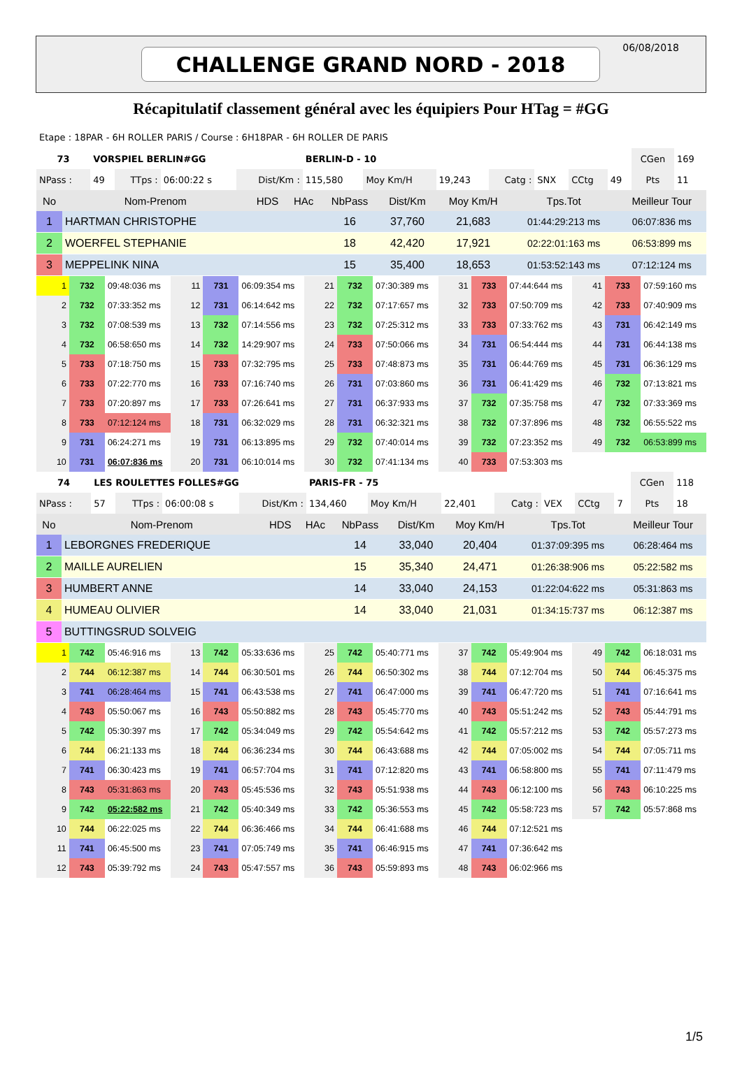CHALLENGE GRAND NORD - 2018
06/08/2018
Récapitulatif classement général avec les équipiers Pour HTag = #GG
Etape : 18PAR - 6H ROLLER PARIS / Course : 6H18PAR - 6H ROLLER DE PARIS
| 73 | VORSPIEL BERLIN#GG | | | | BERLIN-D - 10 | | | | | | | CGen | 169 |
| NPass : | 49 | TTps : | 06:00:22 s | Dist/Km : | 115,580 | Moy Km/H | 19,243 | Catg : | SNX | CCtg | 49 | Pts | 11 |
| No | Nom-Prenom | HDS | HAc | NbPass | Dist/Km | Moy Km/H | Tps.Tot | Meilleur Tour |
| --- | --- | --- | --- | --- | --- | --- | --- | --- |
| 1 | HARTMAN CHRISTOPHE | | | 16 | 37,760 | 21,683 | 01:44:29:213 ms | 06:07:836 ms |
| 2 | WOERFEL STEPHANIE | | | 18 | 42,420 | 17,921 | 02:22:01:163 ms | 06:53:899 ms |
| 3 | MEPPELINK NINA | | | 15 | 35,400 | 18,653 | 01:53:52:143 ms | 07:12:124 ms |
| 1 | 732 | 09:48:036 ms | 11 | 731 | 06:09:354 ms | 21 | 732 | 07:30:389 ms | 31 | 733 | 07:44:644 ms | 41 | 733 | 07:59:160 ms |
| 2 | 732 | 07:33:352 ms | 12 | 731 | 06:14:642 ms | 22 | 732 | 07:17:657 ms | 32 | 733 | 07:50:709 ms | 42 | 733 | 07:40:909 ms |
| 3 | 732 | 07:08:539 ms | 13 | 732 | 07:14:556 ms | 23 | 732 | 07:25:312 ms | 33 | 733 | 07:33:762 ms | 43 | 731 | 06:42:149 ms |
| 4 | 732 | 06:58:650 ms | 14 | 732 | 14:29:907 ms | 24 | 733 | 07:50:066 ms | 34 | 731 | 06:54:444 ms | 44 | 731 | 06:44:138 ms |
| 5 | 733 | 07:18:750 ms | 15 | 733 | 07:32:795 ms | 25 | 733 | 07:48:873 ms | 35 | 731 | 06:44:769 ms | 45 | 731 | 06:36:129 ms |
| 6 | 733 | 07:22:770 ms | 16 | 733 | 07:16:740 ms | 26 | 731 | 07:03:860 ms | 36 | 731 | 06:41:429 ms | 46 | 732 | 07:13:821 ms |
| 7 | 733 | 07:20:897 ms | 17 | 733 | 07:26:641 ms | 27 | 731 | 06:37:933 ms | 37 | 732 | 07:35:758 ms | 47 | 732 | 07:33:369 ms |
| 8 | 733 | 07:12:124 ms | 18 | 731 | 06:32:029 ms | 28 | 731 | 06:32:321 ms | 38 | 732 | 07:37:896 ms | 48 | 732 | 06:55:522 ms |
| 9 | 731 | 06:24:271 ms | 19 | 731 | 06:13:895 ms | 29 | 732 | 07:40:014 ms | 39 | 732 | 07:23:352 ms | 49 | 732 | 06:53:899 ms |
| 10 | 731 | 06:07:836 ms | 20 | 731 | 06:10:014 ms | 30 | 732 | 07:41:134 ms | 40 | 733 | 07:53:303 ms | | | |
| 74 | LES ROULETTES FOLLES#GG | | | | PARIS-FR - 75 | | | | | | | CGen | 118 |
| NPass : | 57 | TTps : | 06:00:08 s | Dist/Km : | 134,460 | Moy Km/H | 22,401 | Catg : | VEX | CCtg | 7 | Pts | 18 |
| No | Nom-Prenom | HDS | HAc | NbPass | Dist/Km | Moy Km/H | Tps.Tot | Meilleur Tour |
| --- | --- | --- | --- | --- | --- | --- | --- | --- |
| 1 | LEBORGNES FREDERIQUE | | | 14 | 33,040 | 20,404 | 01:37:09:395 ms | 06:28:464 ms |
| 2 | MAILLE AURELIEN | | | 15 | 35,340 | 24,471 | 01:26:38:906 ms | 05:22:582 ms |
| 3 | HUMBERT ANNE | | | 14 | 33,040 | 24,153 | 01:22:04:622 ms | 05:31:863 ms |
| 4 | HUMEAU OLIVIER | | | 14 | 33,040 | 21,031 | 01:34:15:737 ms | 06:12:387 ms |
| 5 | BUTTINGSRUD SOLVEIG | | | | | | | |
| 1 | 742 | 05:46:916 ms | 13 | 742 | 05:33:636 ms | 25 | 742 | 05:40:771 ms | 37 | 742 | 05:49:904 ms | 49 | 742 | 06:18:031 ms |
| 2 | 744 | 06:12:387 ms | 14 | 744 | 06:30:501 ms | 26 | 744 | 06:50:302 ms | 38 | 744 | 07:12:704 ms | 50 | 744 | 06:45:375 ms |
| 3 | 741 | 06:28:464 ms | 15 | 741 | 06:43:538 ms | 27 | 741 | 06:47:000 ms | 39 | 741 | 06:47:720 ms | 51 | 741 | 07:16:641 ms |
| 4 | 743 | 05:50:067 ms | 16 | 743 | 05:50:882 ms | 28 | 743 | 05:45:770 ms | 40 | 743 | 05:51:242 ms | 52 | 743 | 05:44:791 ms |
| 5 | 742 | 05:30:397 ms | 17 | 742 | 05:34:049 ms | 29 | 742 | 05:54:642 ms | 41 | 742 | 05:57:212 ms | 53 | 742 | 05:57:273 ms |
| 6 | 744 | 06:21:133 ms | 18 | 744 | 06:36:234 ms | 30 | 744 | 06:43:688 ms | 42 | 744 | 07:05:002 ms | 54 | 744 | 07:05:711 ms |
| 7 | 741 | 06:30:423 ms | 19 | 741 | 06:57:704 ms | 31 | 741 | 07:12:820 ms | 43 | 741 | 06:58:800 ms | 55 | 741 | 07:11:479 ms |
| 8 | 743 | 05:31:863 ms | 20 | 743 | 05:45:536 ms | 32 | 743 | 05:51:938 ms | 44 | 743 | 06:12:100 ms | 56 | 743 | 06:10:225 ms |
| 9 | 742 | 05:22:582 ms | 21 | 742 | 05:40:349 ms | 33 | 742 | 05:36:553 ms | 45 | 742 | 05:58:723 ms | 57 | 742 | 05:57:868 ms |
| 10 | 744 | 06:22:025 ms | 22 | 744 | 06:36:466 ms | 34 | 744 | 06:41:688 ms | 46 | 744 | 07:12:521 ms | | | |
| 11 | 741 | 06:45:500 ms | 23 | 741 | 07:05:749 ms | 35 | 741 | 06:46:915 ms | 47 | 741 | 07:36:642 ms | | | |
| 12 | 743 | 05:39:792 ms | 24 | 743 | 05:47:557 ms | 36 | 743 | 05:59:893 ms | 48 | 743 | 06:02:966 ms | | | |
1/5